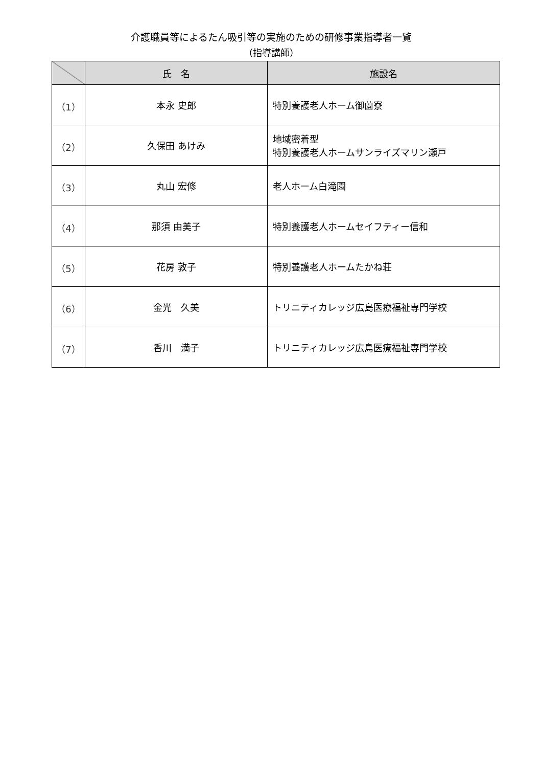介護職員等によるたん吸引等の実施のための研修事業指導者一覧
（指導講師）
| | 氏 名 | 施設名 |
| --- | --- | --- |
| （1） | 本永 史郎 | 特別養護老人ホーム御薗寮 |
| （2） | 久保田 あけみ | 地域密着型 特別養護老人ホームサンライズマリン瀬戸 |
| （3） | 丸山 宏修 | 老人ホーム白滝園 |
| （4） | 那須 由美子 | 特別養護老人ホームセイフティー信和 |
| （5） | 花房 敦子 | 特別養護老人ホームたかね荘 |
| （6） | 金光 久美 | トリニティカレッジ広島医療福祉専門学校 |
| （7） | 香川 満子 | トリニティカレッジ広島医療福祉専門学校 |